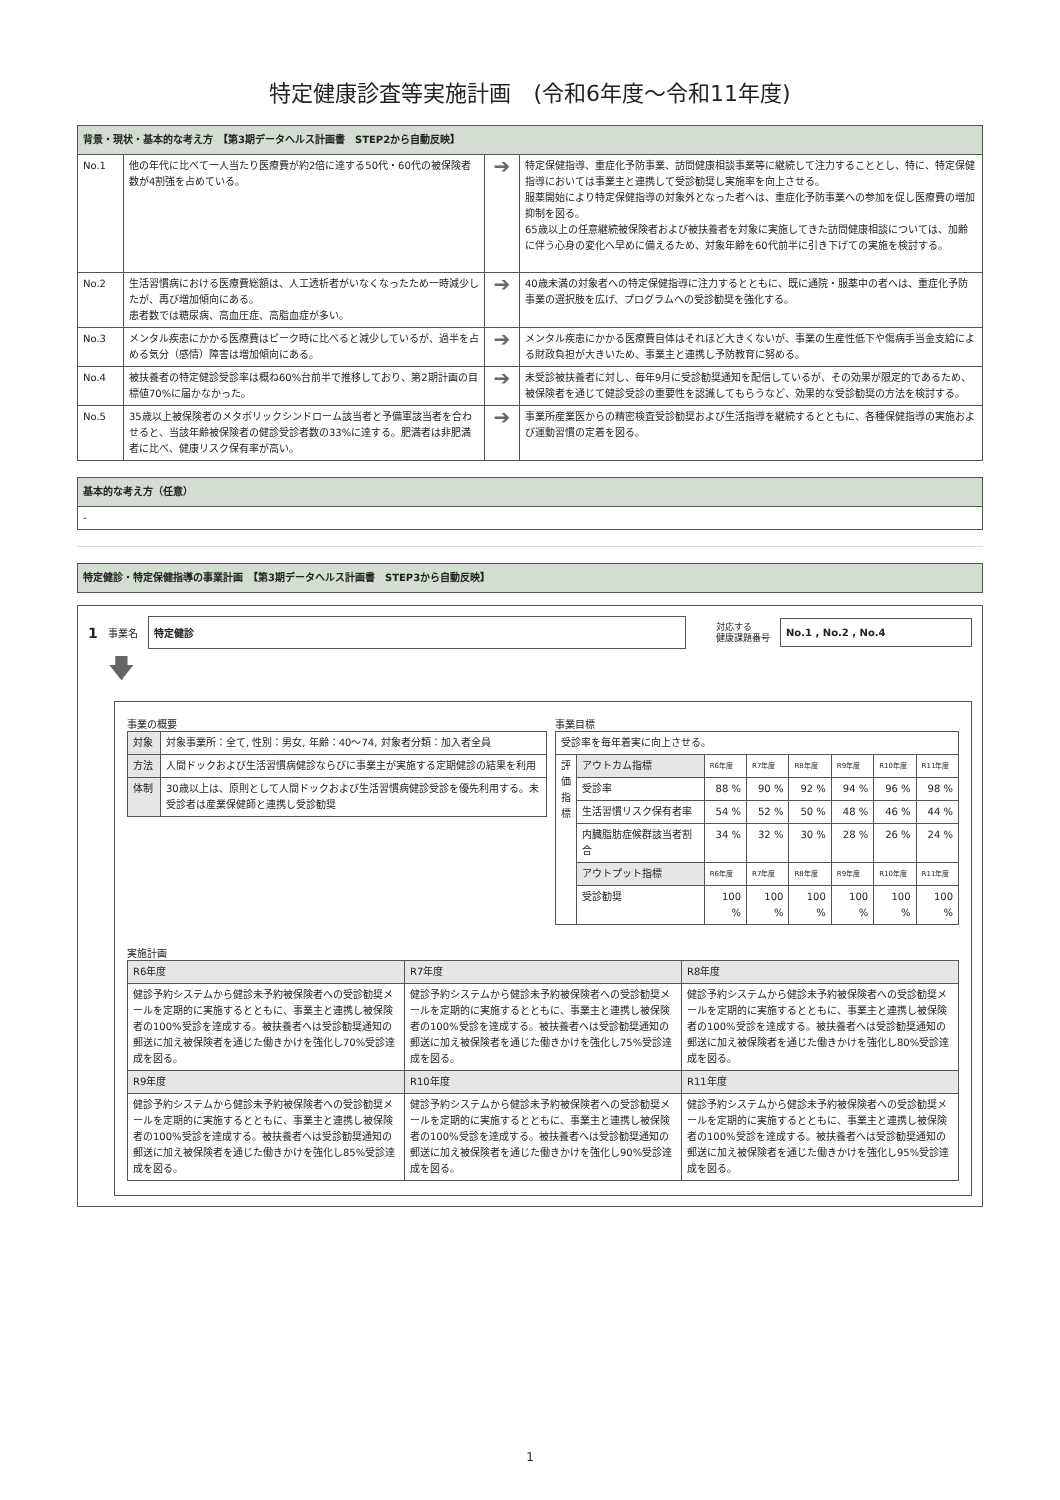特定健康診査等実施計画　(令和6年度～令和11年度)
| 背景・現状・基本的な考え方 【第3期データヘルス計画書 STEP2から自動反映】 | | | |
| No.1 | 他の年代に比べて一人当たり医療費が約2倍に達する50代・60代の被保険者数が4割強を占めている。 | ➔ | 特定保健指導、重症化予防事業、訪問健康相談事業等に継続して注力することとし、特に、特定保健指導においては事業主と連携して受診勧奨し実施率を向上させる。 服薬開始により特定保健指導の対象外となった者へは、重症化予防事業への参加を促し医療費の増加抑制を図る。 65歳以上の任意継続被保険者および被扶養者を対象に実施してきた訪問健康相談については、加齢に伴う心身の変化へ早めに備えるため、対象年齢を60代前半に引き下げての実施を検討する。 |
| No.2 | 生活習慣病における医療費総額は、人工透析者がいなくなったため一時減少したが、再び増加傾向にある。 患者数では糖尿病、高血圧症、高脂血症が多い。 | ➔ | 40歳未満の対象者への特定保健指導に注力するとともに、既に通院・服薬中の者へは、重症化予防事業の選択肢を広げ、プログラムへの受診勧奨を強化する。 |
| No.3 | メンタル疾患にかかる医療費はピーク時に比べると減少しているが、過半を占める気分（感情）障害は増加傾向にある。 | ➔ | メンタル疾患にかかる医療費自体はそれほど大きくないが、事業の生産性低下や傷病手当金支給による財政負担が大きいため、事業主と連携し予防教育に努める。 |
| No.4 | 被扶養者の特定健診受診率は概ね60%台前半で推移しており、第2期計画の目標値70%に届かなかった。 | ➔ | 未受診被扶養者に対し、毎年9月に受診勧奨通知を配信しているが、その効果が限定的であるため、被保険者を通じて健診受診の重要性を認識してもらうなど、効果的な受診勧奨の方法を検討する。 |
| No.5 | 35歳以上被保険者のメタボリックシンドローム該当者と予備軍該当者を合わせると、当該年齢被保険者の健診受診者数の33%に達する。肥満者は非肥満者に比べ、健康リスク保有率が高い。 | ➔ | 事業所産業医からの精密検査受診勧奨および生活指導を継続するとともに、各種保健指導の実施および運動習慣の定着を図る。 |
| 基本的な考え方（任意） |
| - |
| 特定健診・特定保健指導の事業計画 【第3期データヘルス計画書 STEP3から自動反映】 |
1 事業名
特定健診
対応する
健康課題番号
No.1 , No.2 , No.4
🡇
事業の概要
| 対象 | 対象事業所：全て, 性別：男女, 年齢：40～74, 対象者分類：加入者全員 |
| 方法 | 人間ドックおよび生活習慣病健診ならびに事業主が実施する定期健診の結果を利用 |
| 体制 | 30歳以上は、原則として人間ドックおよび生活習慣病健診受診を優先利用する。未受診者は産業保健師と連携し受診勧奨 |
事業目標
| 受診率を毎年着実に向上させる。 | | | | | | | |
| 評価指標 | アウトカム指標 | R6年度 | R7年度 | R8年度 | R9年度 | R10年度 | R11年度 |
| | 受診率 | 88 % | 90 % | 92 % | 94 % | 96 % | 98 % |
| | 生活習慣リスク保有者率 | 54 % | 52 % | 50 % | 48 % | 46 % | 44 % |
| | 内臓脂肪症候群該当者割合 | 34 % | 32 % | 30 % | 28 % | 26 % | 24 % |
| | アウトプット指標 | R6年度 | R7年度 | R8年度 | R9年度 | R10年度 | R11年度 |
| | 受診勧奨 | 100 % | 100 % | 100 % | 100 % | 100 % | 100 % |
実施計画
| R6年度 | R7年度 | R8年度 |
| 健診予約システムから健診未予約被保険者への受診勧奨メールを定期的に実施するとともに、事業主と連携し被保険者の100%受診を達成する。被扶養者へは受診勧奨通知の郵送に加え被保険者を通じた働きかけを強化し70%受診達成を図る。 | 健診予約システムから健診未予約被保険者への受診勧奨メールを定期的に実施するとともに、事業主と連携し被保険者の100%受診を達成する。被扶養者へは受診勧奨通知の郵送に加え被保険者を通じた働きかけを強化し75%受診達成を図る。 | 健診予約システムから健診未予約被保険者への受診勧奨メールを定期的に実施するとともに、事業主と連携し被保険者の100%受診を達成する。被扶養者へは受診勧奨通知の郵送に加え被保険者を通じた働きかけを強化し80%受診達成を図る。 |
| R9年度 | R10年度 | R11年度 |
| 健診予約システムから健診未予約被保険者への受診勧奨メールを定期的に実施するとともに、事業主と連携し被保険者の100%受診を達成する。被扶養者へは受診勧奨通知の郵送に加え被保険者を通じた働きかけを強化し85%受診達成を図る。 | 健診予約システムから健診未予約被保険者への受診勧奨メールを定期的に実施するとともに、事業主と連携し被保険者の100%受診を達成する。被扶養者へは受診勧奨通知の郵送に加え被保険者を通じた働きかけを強化し90%受診達成を図る。 | 健診予約システムから健診未予約被保険者への受診勧奨メールを定期的に実施するとともに、事業主と連携し被保険者の100%受診を達成する。被扶養者へは受診勧奨通知の郵送に加え被保険者を通じた働きかけを強化し95%受診達成を図る。 |
1